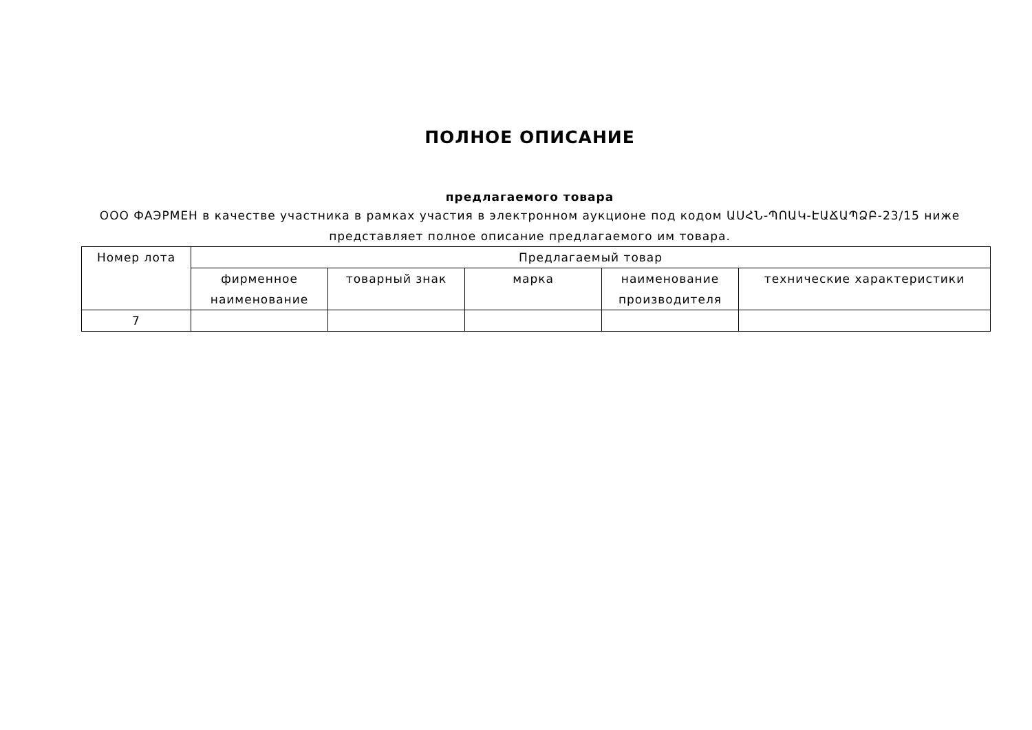ПОЛНОЕ ОПИСАНИЕ
предлагаемого товара
ООО ФАЭРМЕН в качестве участника в рамках участия в электронном аукционе под кодом ԱՍՀՆ-ՊՈԱԿ-ԷԱՃԱՊՁԲ-23/15 ниже представляет полное описание предлагаемого им товара.
| Номер лота | Предлагаемый товар | | | | |
| --- | --- | --- | --- | --- | --- |
| | фирменное наименование | товарный знак | марка | наименование производителя | технические характеристики |
| 7 | | | | | |